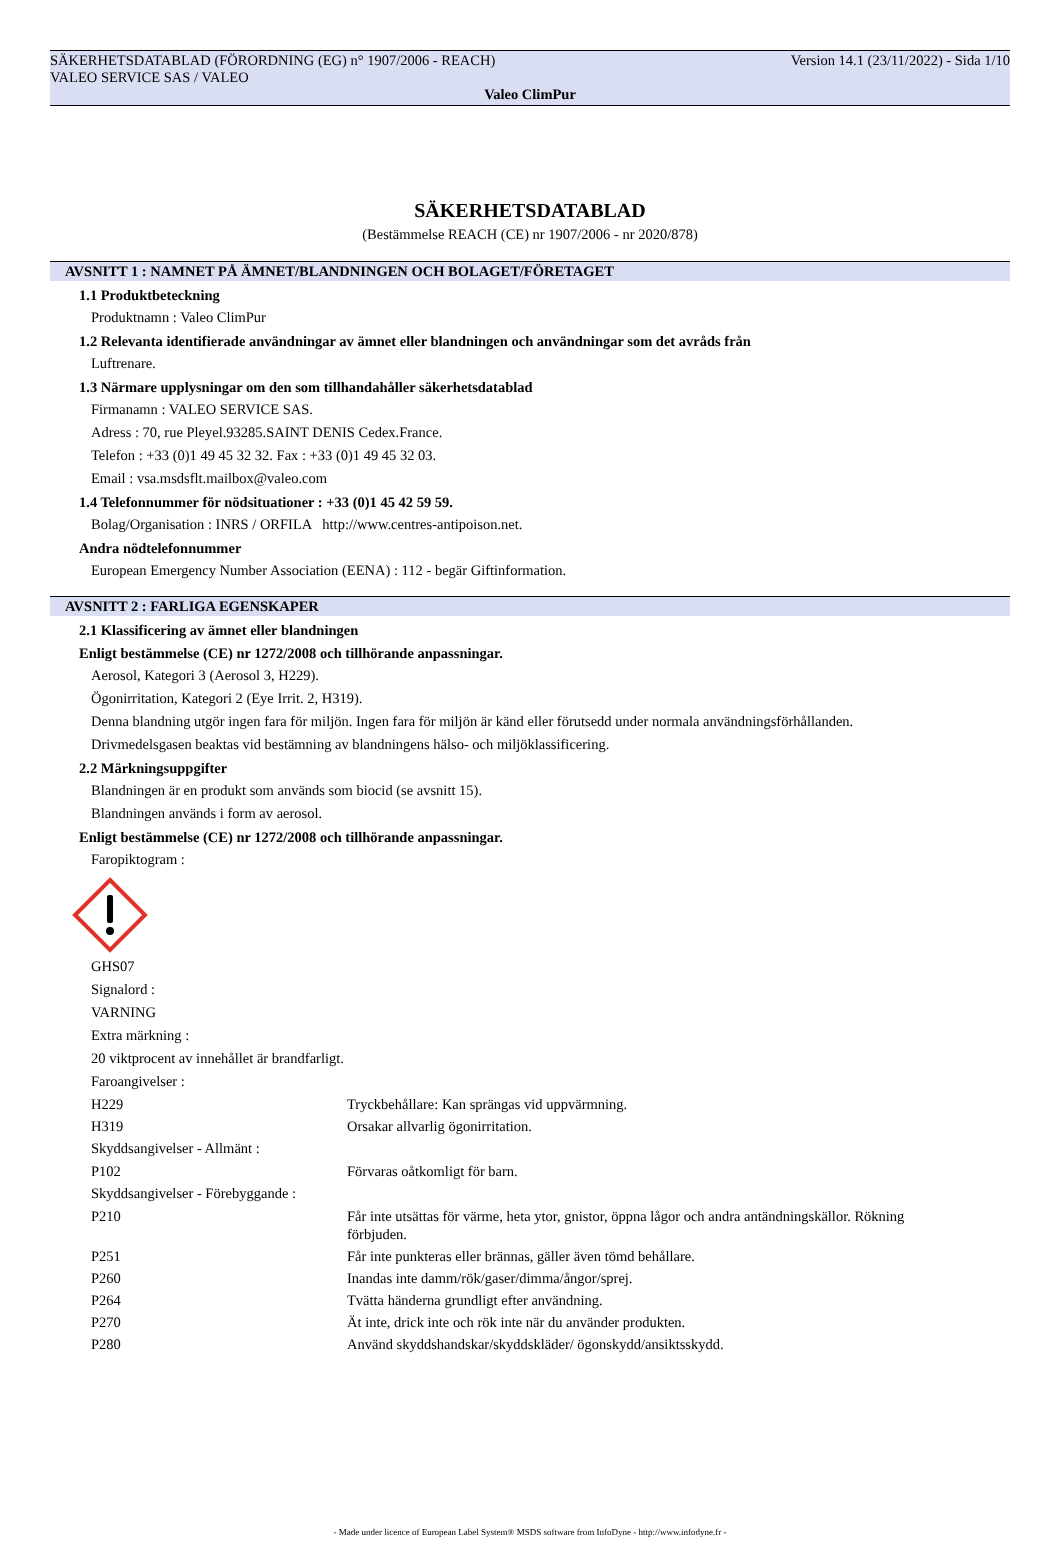SÄKERHETSDATABLAD (FÖRORDNING (EG) n° 1907/2006 - REACH) Version 14.1 (23/11/2022) - Sida 1/10
VALEO SERVICE SAS / VALEO
Valeo ClimPur
SÄKERHETSDATABLAD
(Bestämmelse REACH (CE) nr 1907/2006 - nr 2020/878)
AVSNITT 1 : NAMNET PÅ ÄMNET/BLANDNINGEN OCH BOLAGET/FÖRETAGET
1.1 Produktbeteckning
Produktnamn : Valeo ClimPur
1.2 Relevanta identifierade användningar av ämnet eller blandningen och användningar som det avråds från
Luftrenare.
1.3 Närmare upplysningar om den som tillhandahåller säkerhetsdatablad
Firmanamn : VALEO SERVICE SAS.
Adress : 70, rue Pleyel.93285.SAINT DENIS Cedex.France.
Telefon : +33 (0)1 49 45 32 32. Fax : +33 (0)1 49 45 32 03.
Email : vsa.msdsflt.mailbox@valeo.com
1.4 Telefonnummer för nödsituationer : +33 (0)1 45 42 59 59.
Bolag/Organisation : INRS / ORFILA http://www.centres-antipoison.net.
Andra nödtelefonnummer
European Emergency Number Association (EENA) : 112 - begär Giftinformation.
AVSNITT 2 : FARLIGA EGENSKAPER
2.1 Klassificering av ämnet eller blandningen
Enligt bestämmelse (CE) nr 1272/2008 och tillhörande anpassningar.
Aerosol, Kategori 3 (Aerosol 3, H229).
Ögonirritation, Kategori 2 (Eye Irrit. 2, H319).
Denna blandning utgör ingen fara för miljön. Ingen fara för miljön är känd eller förutsedd under normala användningsförhållanden.
Drivmedelsgasen beaktas vid bestämning av blandningens hälso- och miljöklassificering.
2.2 Märkningsuppgifter
Blandningen är en produkt som används som biocid (se avsnitt 15).
Blandningen används i form av aerosol.
Enligt bestämmelse (CE) nr 1272/2008 och tillhörande anpassningar.
Faropiktogram :
GHS07
Signalord :
VARNING
Extra märkning :
20 viktprocent av innehållet är brandfarligt.
Faroangivelser :
H229 Tryckbehållare: Kan sprängas vid uppvärmning.
H319 Orsakar allvarlig ögonirritation.
Skyddsangivelser - Allmänt :
P102 Förvaras oåtkomligt för barn.
Skyddsangivelser - Förebyggande :
P210 Får inte utsättas för värme, heta ytor, gnistor, öppna lågor och andra antändningskällor. Rökning förbjuden.
P251 Får inte punkteras eller brännas, gäller även tömd behållare.
P260 Inandas inte damm/rök/gaser/dimma/ångor/sprej.
P264 Tvätta händerna grundligt efter användning.
P270 Ät inte, drick inte och rök inte när du använder produkten.
P280 Använd skyddshandskar/skyddskläder/ ögonskydd/ansiktsskydd.
- Made under licence of European Label System® MSDS software from InfoDyne - http://www.infodyne.fr -